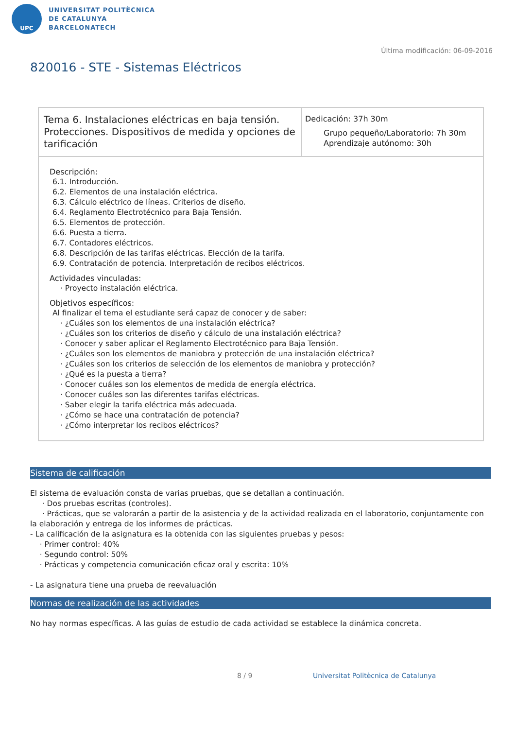UPC
UNIVERSITAT POLITÈCNICA
DE CATALUNYA
BARCELONATECH
Última modificación: 06-09-2016
820016 - STE - Sistemas Eléctricos
| Tema 6. Instalaciones eléctricas en baja tensión. Protecciones. Dispositivos de medida y opciones de tarificación | Dedicación: 37h 30m Grupo pequeño/Laboratorio: 7h 30m Aprendizaje autónomo: 30h |
| Descripción: 6.1. Introducción. 6.2. Elementos de una instalación eléctrica. 6.3. Cálculo eléctrico de líneas. Criterios de diseño. 6.4. Reglamento Electrotécnico para Baja Tensión. 6.5. Elementos de protección. 6.6. Puesta a tierra. 6.7. Contadores eléctricos. 6.8. Descripción de las tarifas eléctricas. Elección de la tarifa. 6.9. Contratación de potencia. Interpretación de recibos eléctricos. Actividades vinculadas: · Proyecto instalación eléctrica. Objetivos específicos: Al finalizar el tema el estudiante será capaz de conocer y de saber: · ¿Cuáles son los elementos de una instalación eléctrica? · ¿Cuáles son los criterios de diseño y cálculo de una instalación eléctrica? · Conocer y saber aplicar el Reglamento Electrotécnico para Baja Tensión. · ¿Cuáles son los elementos de maniobra y protección de una instalación eléctrica? · ¿Cuáles son los criterios de selección de los elementos de maniobra y protección? · ¿Qué es la puesta a tierra? · Conocer cuáles son los elementos de medida de energía eléctrica. · Conocer cuáles son las diferentes tarifas eléctricas. · Saber elegir la tarifa eléctrica más adecuada. · ¿Cómo se hace una contratación de potencia? · ¿Cómo interpretar los recibos eléctricos? | |
Sistema de calificación
El sistema de evaluación consta de varias pruebas, que se detallan a continuación.
· Dos pruebas escritas (controles).
· Prácticas, que se valorarán a partir de la asistencia y de la actividad realizada en el laboratorio, conjuntamente con la elaboración y entrega de los informes de prácticas.
- La calificación de la asignatura es la obtenida con las siguientes pruebas y pesos:
· Primer control: 40%
· Segundo control: 50%
· Prácticas y competencia comunicación eficaz oral y escrita: 10%
- La asignatura tiene una prueba de reevaluación
Normas de realización de las actividades
No hay normas específicas. A las guías de estudio de cada actividad se establece la dinámica concreta.
8 / 9
Universitat Politècnica de Catalunya